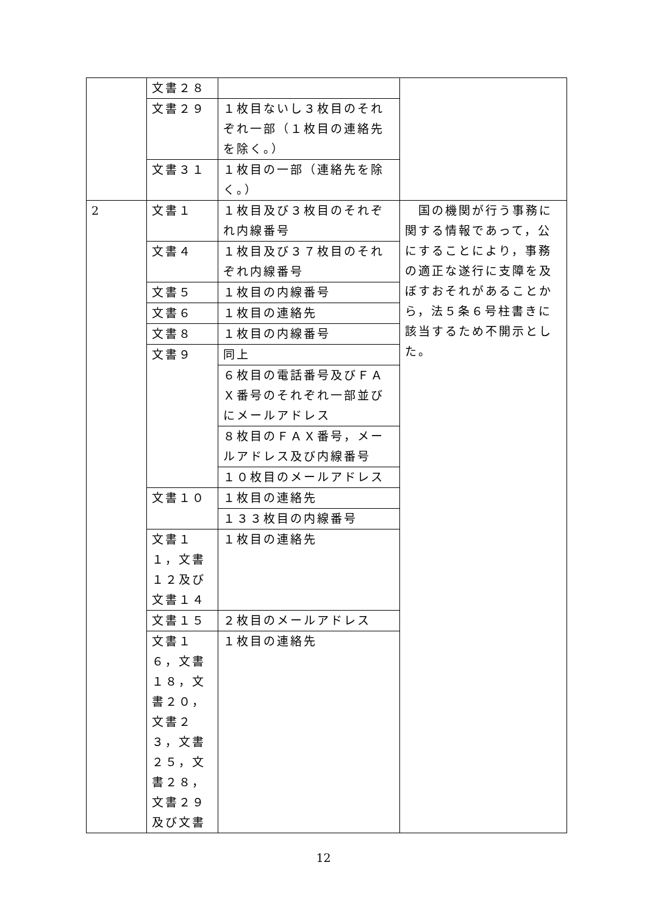| | 文書２８ | | |
| | 文書２９ | １枚目ないし３枚目のそれぞれ一部（１枚目の連絡先を除く。） | |
| | 文書３１ | １枚目の一部（連絡先を除く。） | |
| 2 | 文書１ | １枚目及び３枚目のそれぞれ内線番号 | 国の機関が行う事務に関する情報であって，公にすることにより，事務の適正な遂行に支障を及ぼすおそれがあることから，法５条６号柱書きに該当するため不開示とした。 |
| | 文書４ | １枚目及び３７枚目のそれぞれ内線番号 | |
| | 文書５ | １枚目の内線番号 | |
| | 文書６ | １枚目の連絡先 | |
| | 文書８ | １枚目の内線番号 | |
| | 文書９ | 同上 | |
| | | ６枚目の電話番号及びＦＡＸ番号のそれぞれ一部並びにメールアドレス | |
| | | ８枚目のＦＡＸ番号，メールアドレス及び内線番号 | |
| | | １０枚目のメールアドレス | |
| | 文書１０ | １枚目の連絡先 | |
| | | １３３枚目の内線番号 | |
| | 文書１１，文書１２及び文書１４ | １枚目の連絡先 | |
| | 文書１５ | ２枚目のメールアドレス | |
| | 文書１６，文書１８，文書２０，文書２３，文書２５，文書２８，文書２９及び文書 | １枚目の連絡先 | |
12